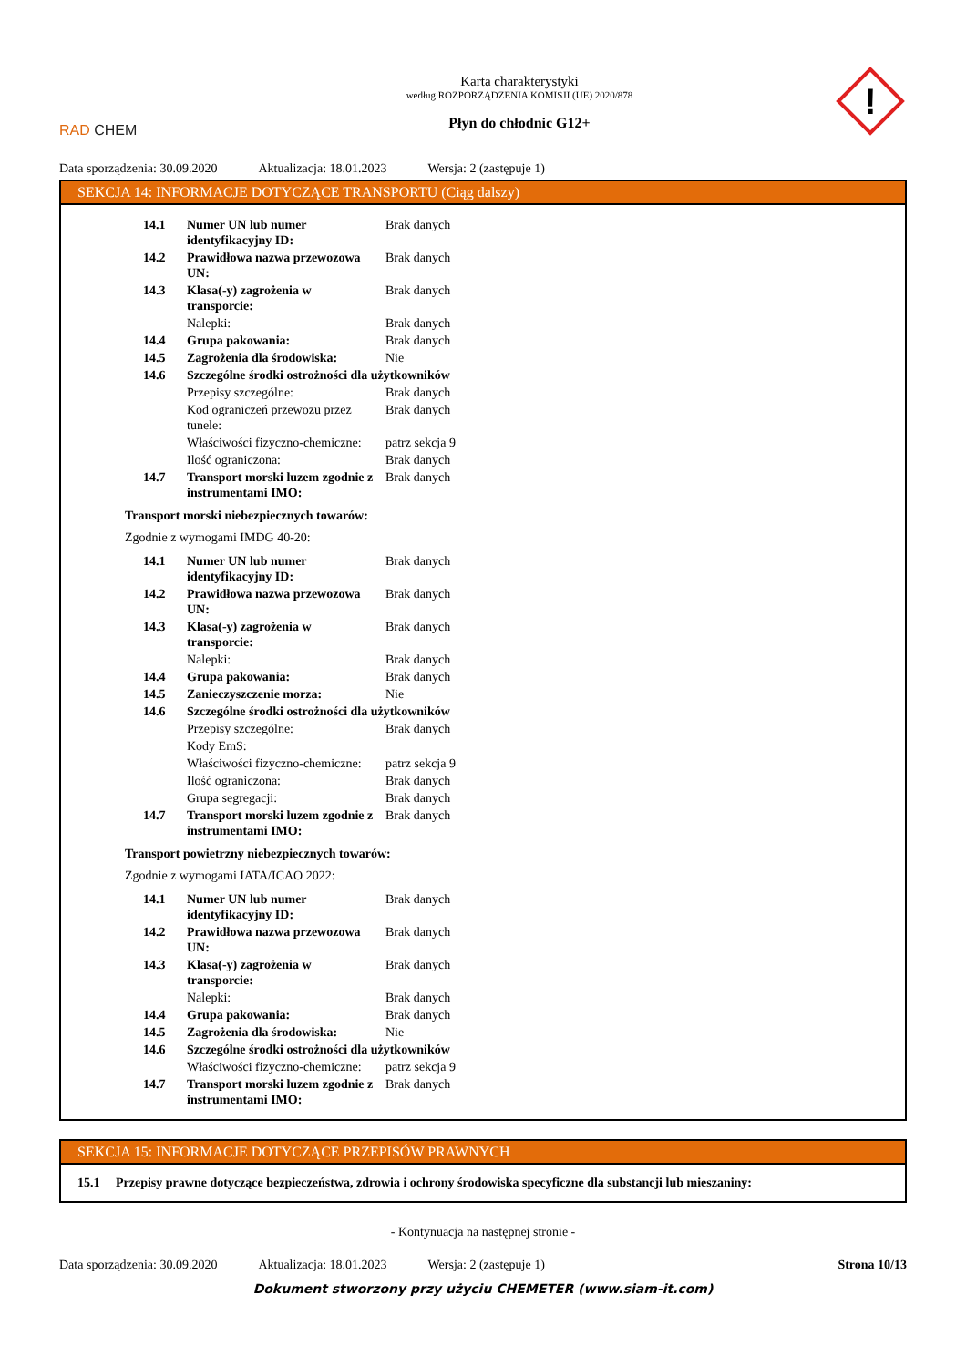RAD CHEM
Karta charakterystyki
według ROZPORZĄDZENIA KOMISJI (UE) 2020/878
Płyn do chłodnic G12+
!
Data sporządzenia: 30.09.2020 Aktualizacja: 18.01.2023 Wersja: 2 (zastępuje 1)
SEKCJA 14: INFORMACJE DOTYCZĄCE TRANSPORTU (Ciąg dalszy)
| 14.1 | Numer UN lub numer identyfikacyjny ID: | Brak danych |
| 14.2 | Prawidłowa nazwa przewozowa UN: | Brak danych |
| 14.3 | Klasa(-y) zagrożenia w transporcie: | Brak danych |
| | Nalepki: | Brak danych |
| 14.4 | Grupa pakowania: | Brak danych |
| 14.5 | Zagrożenia dla środowiska: | Nie |
| 14.6 | Szczególne środki ostrożności dla użytkowników | |
| | Przepisy szczególne: | Brak danych |
| | Kod ograniczeń przewozu przez tunele: | Brak danych |
| | Właściwości fizyczno-chemiczne: | patrz sekcja 9 |
| | Ilość ograniczona: | Brak danych |
| 14.7 | Transport morski luzem zgodnie z instrumentami IMO: | Brak danych |
Transport morski niebezpiecznych towarów:
Zgodnie z wymogami IMDG 40-20:
| 14.1 | Numer UN lub numer identyfikacyjny ID: | Brak danych |
| 14.2 | Prawidłowa nazwa przewozowa UN: | Brak danych |
| 14.3 | Klasa(-y) zagrożenia w transporcie: | Brak danych |
| | Nalepki: | Brak danych |
| 14.4 | Grupa pakowania: | Brak danych |
| 14.5 | Zanieczyszczenie morza: | Nie |
| 14.6 | Szczególne środki ostrożności dla użytkowników | |
| | Przepisy szczególne: | Brak danych |
| | Kody EmS: | |
| | Właściwości fizyczno-chemiczne: | patrz sekcja 9 |
| | Ilość ograniczona: | Brak danych |
| | Grupa segregacji: | Brak danych |
| 14.7 | Transport morski luzem zgodnie z instrumentami IMO: | Brak danych |
Transport powietrzny niebezpiecznych towarów:
Zgodnie z wymogami IATA/ICAO 2022:
| 14.1 | Numer UN lub numer identyfikacyjny ID: | Brak danych |
| 14.2 | Prawidłowa nazwa przewozowa UN: | Brak danych |
| 14.3 | Klasa(-y) zagrożenia w transporcie: | Brak danych |
| | Nalepki: | Brak danych |
| 14.4 | Grupa pakowania: | Brak danych |
| 14.5 | Zagrożenia dla środowiska: | Nie |
| 14.6 | Szczególne środki ostrożności dla użytkowników | |
| | Właściwości fizyczno-chemiczne: | patrz sekcja 9 |
| 14.7 | Transport morski luzem zgodnie z instrumentami IMO: | Brak danych |
SEKCJA 15: INFORMACJE DOTYCZĄCE PRZEPISÓW PRAWNYCH
15.1 Przepisy prawne dotyczące bezpieczeństwa, zdrowia i ochrony środowiska specyficzne dla substancji lub mieszaniny:
- Kontynuacja na następnej stronie -
Data sporządzenia: 30.09.2020 Aktualizacja: 18.01.2023 Wersja: 2 (zastępuje 1) Strona 10/13
Dokument stworzony przy użyciu CHEMETER (www.siam-it.com)